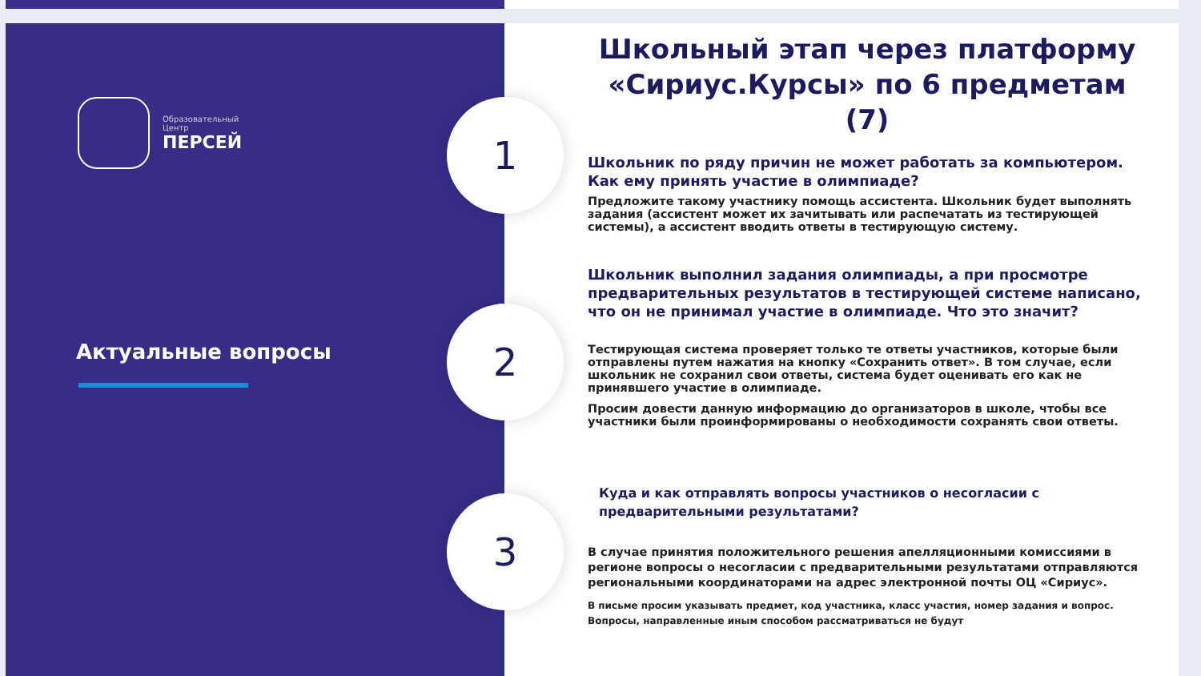Образовательный
Центр
ПЕРСЕЙ
Актуальные вопросы
Школьный этап через платформу «Сириус.Курсы» по 6 предметам (7)
1
2
3
Школьник по ряду причин не может работать за компьютером. Как ему принять участие в олимпиаде?
Предложите такому участнику помощь ассистента. Школьник будет выполнять задания (ассистент может их зачитывать или распечатать из тестирующей системы), а ассистент вводить ответы в тестирующую систему.
Школьник выполнил задания олимпиады, а при просмотре предварительных результатов в тестирующей системе написано, что он не принимал участие в олимпиаде. Что это значит?
Тестирующая система проверяет только те ответы участников, которые были отправлены путем нажатия на кнопку «Сохранить ответ». В том случае, если школьник не сохранил свои ответы, система будет оценивать его как не принявшего участие в олимпиаде.
Просим довести данную информацию до организаторов в школе, чтобы все участники были проинформированы о необходимости сохранять свои ответы.
Куда и как отправлять вопросы участников о несогласии с предварительными результатами?
В случае принятия положительного решения апелляционными комиссиями в регионе вопросы о несогласии с предварительными результатами отправляются региональными координаторами на адрес электронной почты ОЦ «Сириус».
В письме просим указывать предмет, код участника, класс участия, номер задания и вопрос.
Вопросы, направленные иным способом рассматриваться не будут